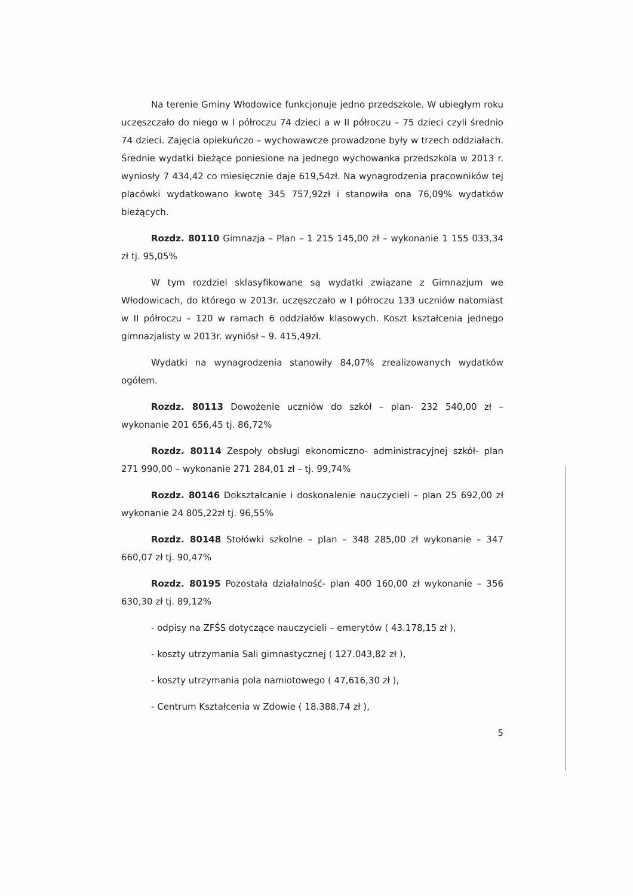Na terenie Gminy Włodowice funkcjonuje jedno przedszkole. W ubiegłym roku uczęszczało do niego w I półroczu 74 dzieci a w II półroczu – 75 dzieci czyli średnio 74 dzieci. Zajęcia opiekuńczo – wychowawcze prowadzone były w trzech oddziałach. Średnie wydatki bieżące poniesione na jednego wychowanka przedszkola w 2013 r. wyniosły 7 434,42 co miesięcznie daje 619,54zł. Na wynagrodzenia pracowników tej placówki wydatkowano kwotę 345 757,92zł i stanowiła ona 76,09% wydatków bieżących.
Rozdz. 80110 Gimnazja – Plan – 1 215 145,00 zł – wykonanie 1 155 033,34 zł tj. 95,05%
W tym rozdziel sklasyfikowane są wydatki związane z Gimnazjum we Włodowicach, do którego w 2013r. uczęszczało w I półroczu 133 uczniów natomiast w II półroczu – 120 w ramach 6 oddziałów klasowych. Koszt kształcenia jednego gimnazjalisty w 2013r. wyniósł – 9. 415,49zł.
Wydatki na wynagrodzenia stanowiły 84,07% zrealizowanych wydatków ogółem.
Rozdz. 80113 Dowożenie uczniów do szkół – plan- 232 540,00 zł – wykonanie 201 656,45 tj. 86,72%
Rozdz. 80114 Zespoły obsługi ekonomiczno- administracyjnej szkół- plan 271 990,00 – wykonanie 271 284,01 zł – tj. 99,74%
Rozdz. 80146 Dokształcanie i doskonalenie nauczycieli – plan 25 692,00 zł wykonanie 24 805,22zł tj. 96,55%
Rozdz. 80148 Stołówki szkolne – plan – 348 285,00 zł wykonanie – 347 660,07 zł tj. 90,47%
Rozdz. 80195 Pozostała działalność- plan 400 160,00 zł wykonanie – 356 630,30 zł tj. 89,12%
- odpisy na ZFŚS dotyczące nauczycieli – emerytów ( 43.178,15 zł ),
- koszty utrzymania Sali gimnastycznej ( 127.043,82 zł ),
- koszty utrzymania pola namiotowego ( 47,616,30 zł ),
- Centrum Kształcenia w Zdowie ( 18.388,74 zł ),
5